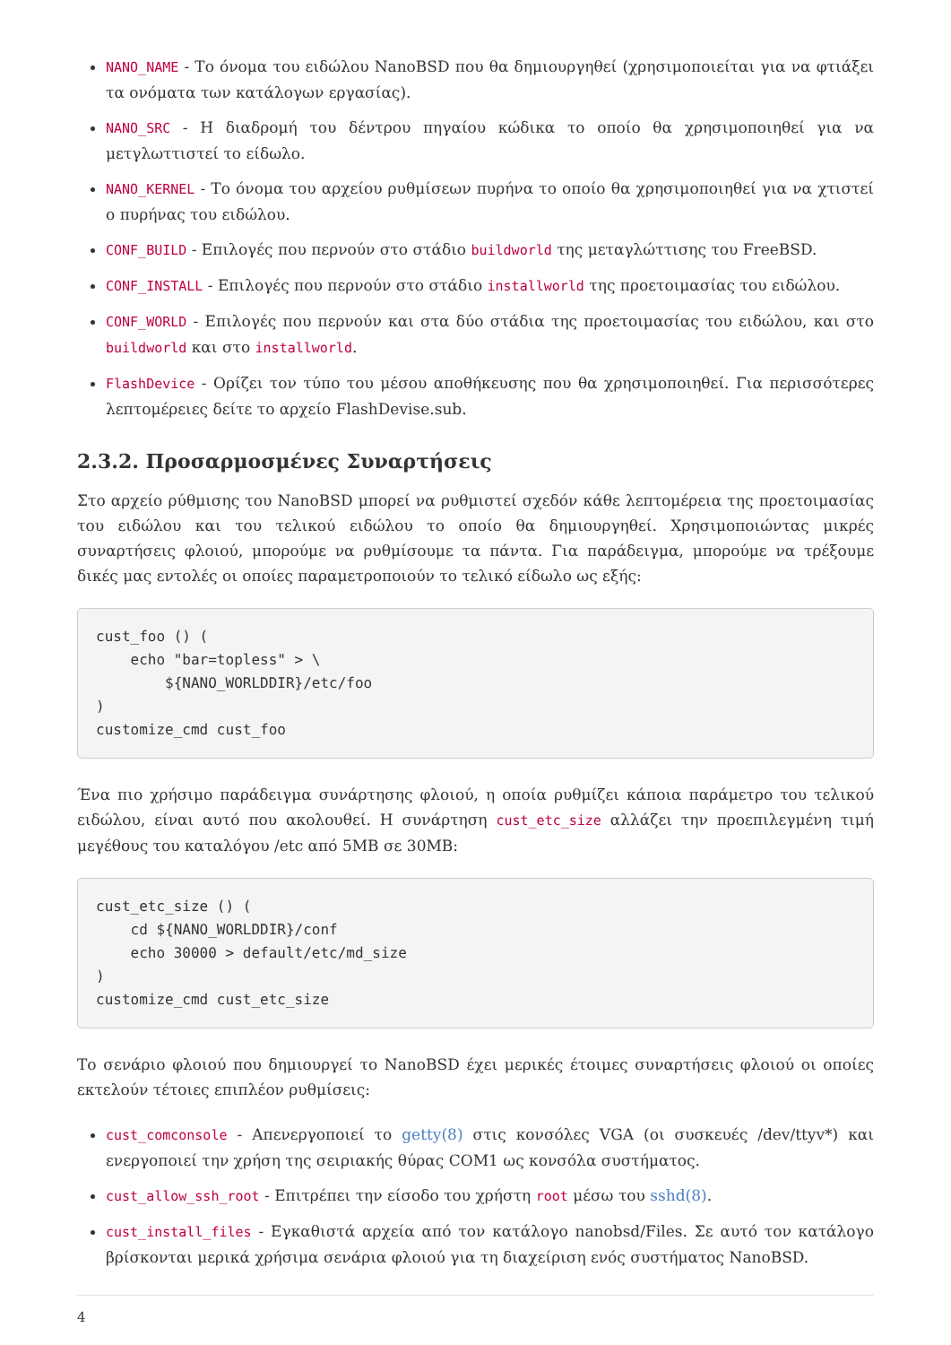NANO_NAME - Το όνομα του ειδώλου NanoBSD που θα δημιουργηθεί (χρησιμοποιείται για να φτιάξει τα ονόματα των κατάλογων εργασίας).
NANO_SRC - Η διαδρομή του δέντρου πηγαίου κώδικα το οποίο θα χρησιμοποιηθεί για να μετγλωττιστεί το είδωλο.
NANO_KERNEL - Το όνομα του αρχείου ρυθμίσεων πυρήνα το οποίο θα χρησιμοποιηθεί για να χτιστεί ο πυρήνας του ειδώλου.
CONF_BUILD - Επιλογές που περνούν στο στάδιο buildworld της μεταγλώττισης του FreeBSD.
CONF_INSTALL - Επιλογές που περνούν στο στάδιο installworld της προετοιμασίας του ειδώλου.
CONF_WORLD - Επιλογές που περνούν και στα δύο στάδια της προετοιμασίας του ειδώλου, και στο buildworld και στο installworld.
FlashDevice - Ορίζει τον τύπο του μέσου αποθήκευσης που θα χρησιμοποιηθεί. Για περισσότερες λεπτομέρειες δείτε το αρχείο FlashDevise.sub.
2.3.2. Προσαρμοσμένες Συναρτήσεις
Στο αρχείο ρύθμισης του NanoBSD μπορεί να ρυθμιστεί σχεδόν κάθε λεπτομέρεια της προετοιμασίας του ειδώλου και του τελικού ειδώλου το οποίο θα δημιουργηθεί. Χρησιμοποιώντας μικρές συναρτήσεις φλοιού, μπορούμε να ρυθμίσουμε τα πάντα. Για παράδειγμα, μπορούμε να τρέξουμε δικές μας εντολές οι οποίες παραμετροποιούν το τελικό είδωλο ως εξής:
cust_foo () (
    echo "bar=topless" > \
        ${NANO_WORLDDIR}/etc/foo
)
customize_cmd cust_foo
Ένα πιο χρήσιμο παράδειγμα συνάρτησης φλοιού, η οποία ρυθμίζει κάποια παράμετρο του τελικού ειδώλου, είναι αυτό που ακολουθεί. Η συνάρτηση cust_etc_size αλλάζει την προεπιλεγμένη τιμή μεγέθους του καταλόγου /etc από 5MB σε 30MB:
cust_etc_size () (
    cd ${NANO_WORLDDIR}/conf
    echo 30000 > default/etc/md_size
)
customize_cmd cust_etc_size
Το σενάριο φλοιού που δημιουργεί το NanoBSD έχει μερικές έτοιμες συναρτήσεις φλοιού οι οποίες εκτελούν τέτοιες επιπλέον ρυθμίσεις:
cust_comconsole - Απενεργοποιεί το getty(8) στις κονσόλες VGA (οι συσκευές /dev/ttyv*) και ενεργοποιεί την χρήση της σειριακής θύρας COM1 ως κονσόλα συστήματος.
cust_allow_ssh_root - Επιτρέπει την είσοδο του χρήστη root μέσω του sshd(8).
cust_install_files - Εγκαθιστά αρχεία από τον κατάλογο nanobsd/Files. Σε αυτό τον κατάλογο βρίσκονται μερικά χρήσιμα σενάρια φλοιού για τη διαχείριση ενός συστήματος NanoBSD.
4